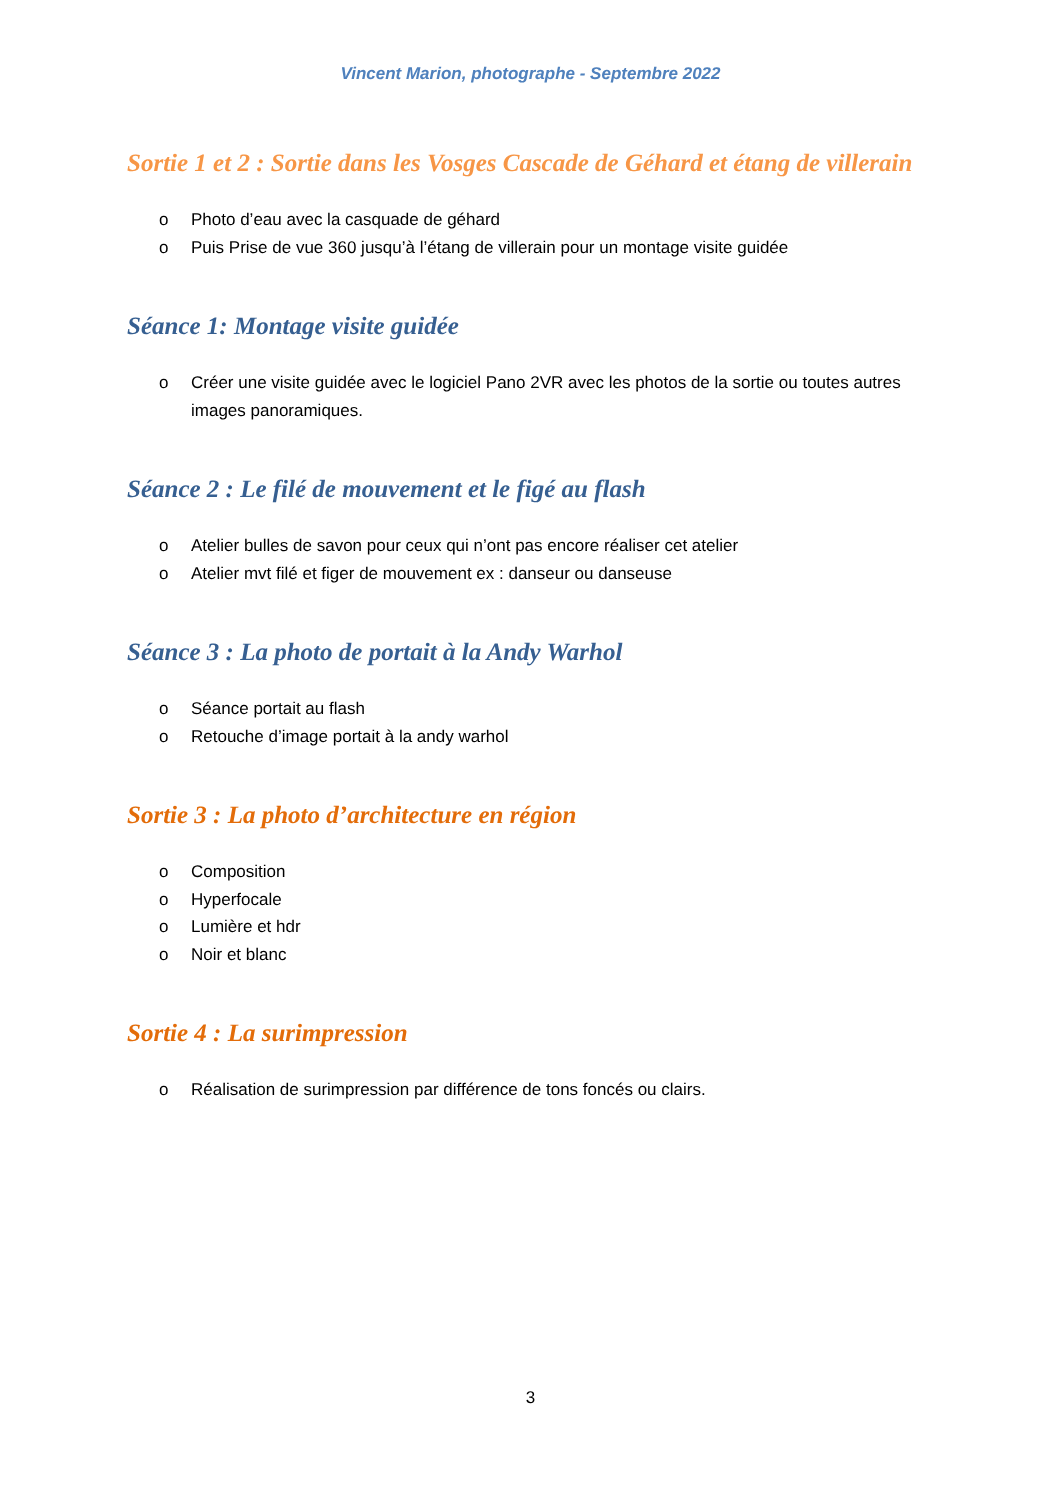Vincent Marion, photographe - Septembre 2022
Sortie 1 et 2 : Sortie dans les Vosges Cascade de Géhard et étang de villerain
o Photo d’eau avec la casquade de géhard
o Puis Prise de vue 360 jusqu’à l’étang de villerain pour un montage visite guidée
Séance 1: Montage visite guidée
o Créer une visite guidée avec le logiciel Pano 2VR avec les photos de la sortie ou toutes autres images panoramiques.
Séance 2 : Le filé de mouvement et le figé au flash
o Atelier bulles de savon pour ceux qui n’ont pas encore réaliser cet atelier
o Atelier mvt filé et figer de mouvement ex : danseur ou danseuse
Séance 3 : La photo de portait à la Andy Warhol
o Séance portait au flash
o Retouche d’image portait à la andy warhol
Sortie 3 : La photo d’architecture en région
o Composition
o Hyperfocale
o Lumière et hdr
o Noir et blanc
Sortie 4 : La surimpression
o Réalisation de surimpression par différence de tons foncés ou clairs.
3